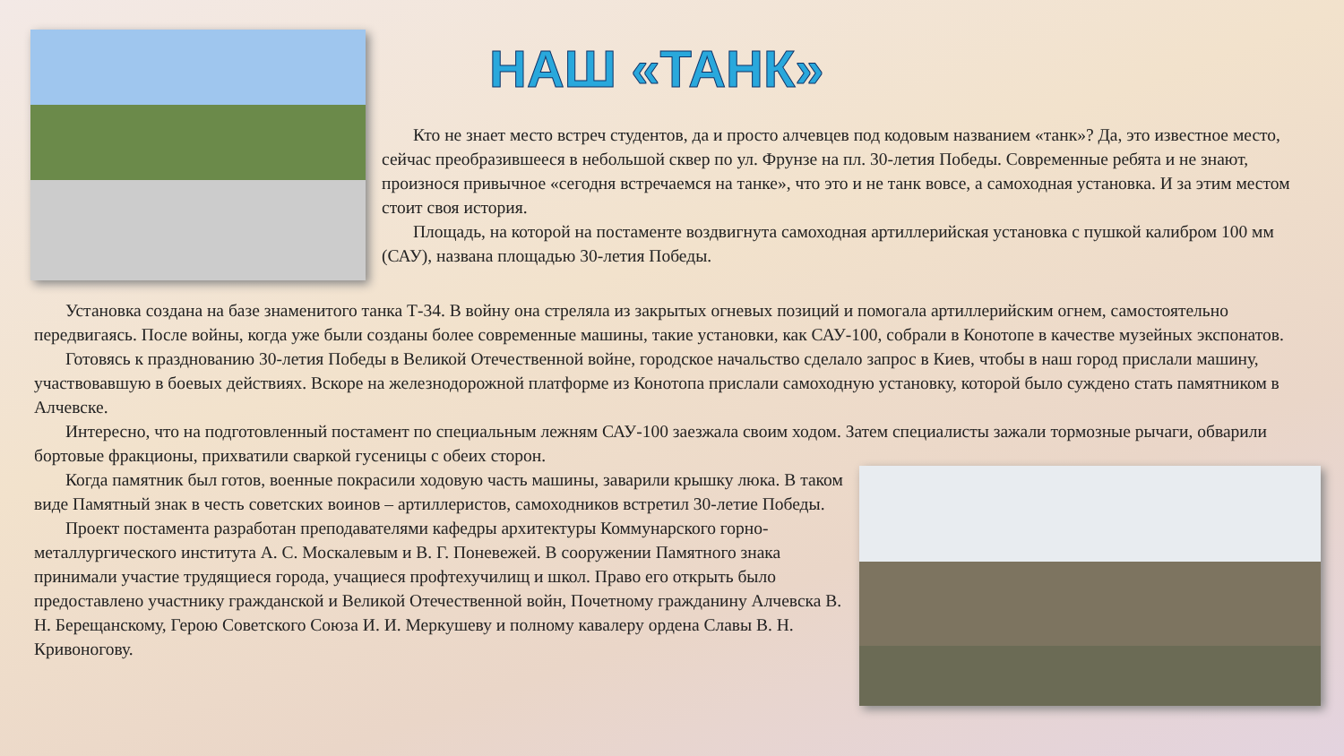НАШ «ТАНК»
Кто не знает место встреч студентов, да и просто алчевцев под кодовым названием «танк»? Да, это известное место, сейчас преобразившееся в небольшой сквер по ул. Фрунзе на пл. 30-летия Победы. Современные ребята и не знают, произнося привычное «сегодня встречаемся на танке», что это и не танк вовсе, а самоходная установка. И за этим местом стоит своя история.
Площадь, на которой на постаменте воздвигнута самоходная артиллерийская установка с пушкой калибром 100 мм (САУ), названа площадью 30-летия Победы.
Установка создана на базе знаменитого танка Т-34. В войну она стреляла из закрытых огневых позиций и помогала артиллерийским огнем, самостоятельно передвигаясь. После войны, когда уже были созданы более современные машины, такие установки, как САУ-100, собрали в Конотопе в качестве музейных экспонатов.
Готовясь к празднованию 30-летия Победы в Великой Отечественной войне, городское начальство сделало запрос в Киев, чтобы в наш город прислали машину, участвовавшую в боевых действиях. Вскоре на железнодорожной платформе из Конотопа прислали самоходную установку, которой было суждено стать памятником в Алчевске.
Интересно, что на подготовленный постамент по специальным лежням САУ-100 заезжала своим ходом. Затем специалисты зажали тормозные рычаги, обварили бортовые фракционы, прихватили сваркой гусеницы с обеих сторон.
Когда памятник был готов, военные покрасили ходовую часть машины, заварили крышку люка. В таком виде Памятный знак в честь советских воинов – артиллеристов, самоходников встретил 30-летие Победы.
Проект постамента разработан преподавателями кафедры архитектуры Коммунарского горно-металлургического института А. С. Москалевым и В. Г. Поневежей. В сооружении Памятного знака принимали участие трудящиеся города, учащиеся профтехучилищ и школ. Право его открыть было предоставлено участнику гражданской и Великой Отечественной войн, Почетному гражданину Алчевска В. Н. Берещанскому, Герою Советского Союза И. И. Меркушеву и полному кавалеру ордена Славы В. Н. Кривоногову.